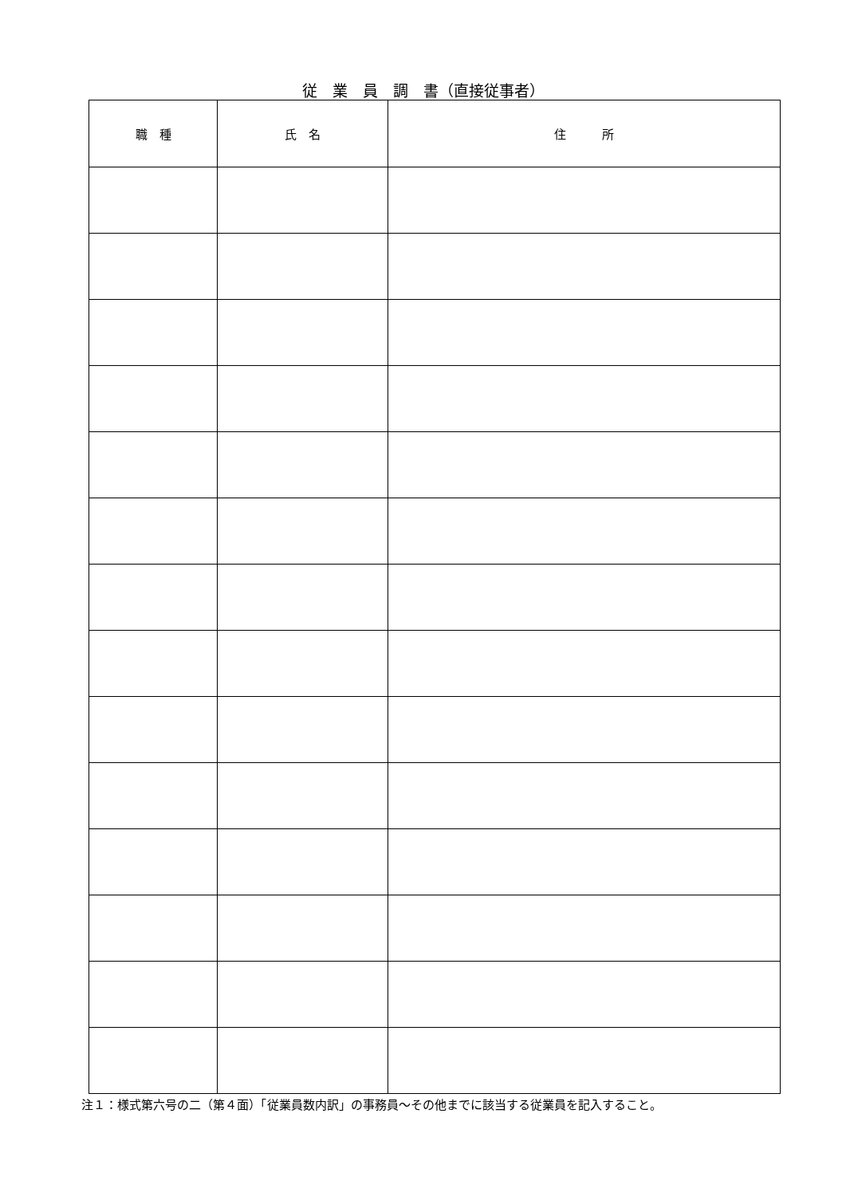従　業　員　調　書（直接従事者）
| 職 種 | 氏 名 | 住 所 |
| --- | --- | --- |
注１：様式第六号の二（第４面）「従業員数内訳」の事務員～その他までに該当する従業員を記入すること。